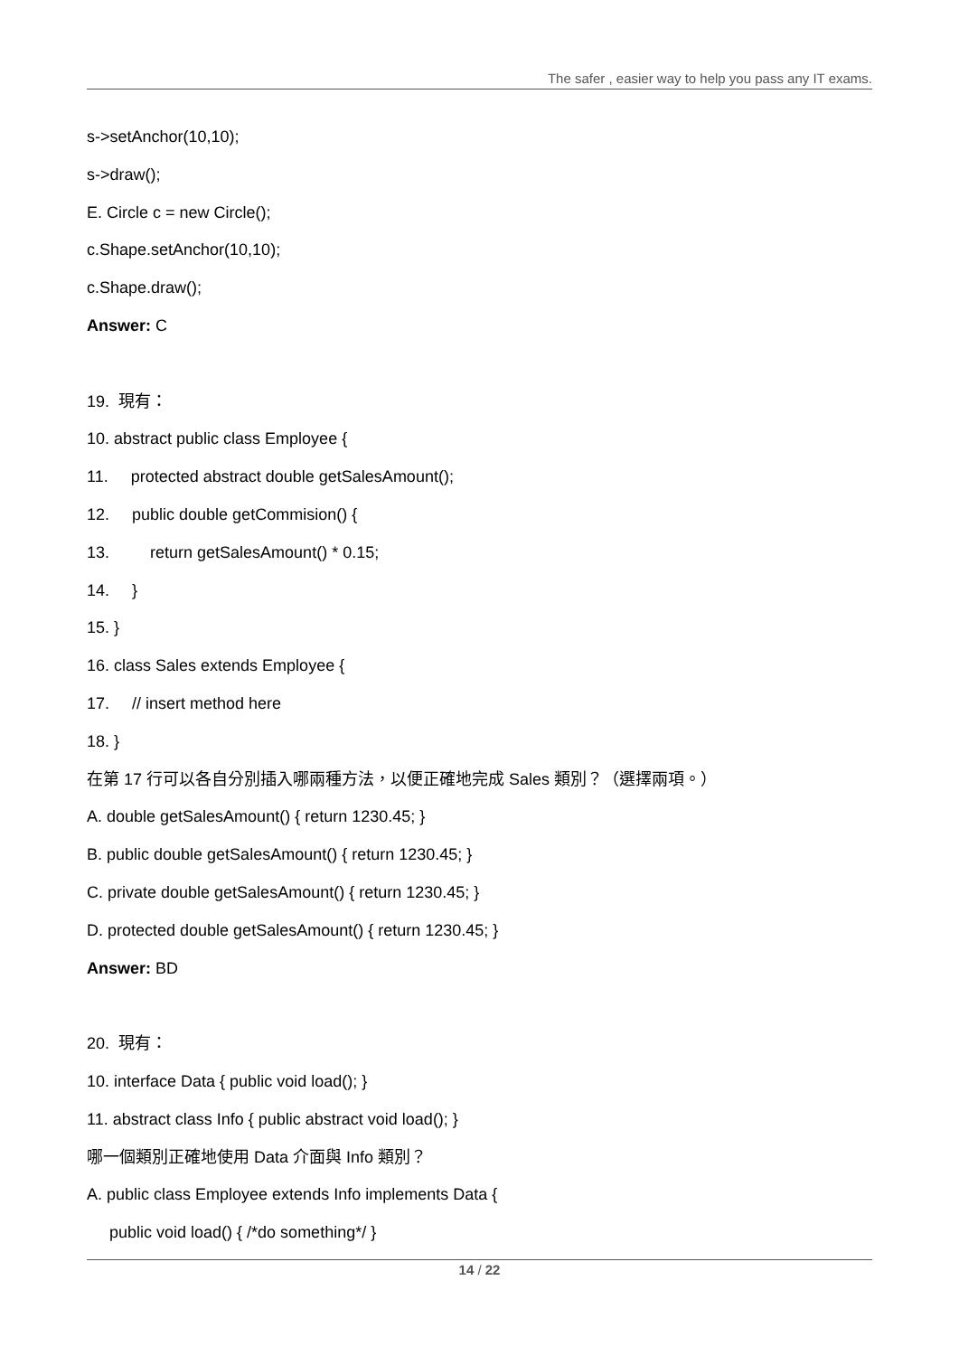The safer , easier way to help you pass any IT exams.
s->setAnchor(10,10);
s->draw();
E. Circle c = new Circle();
c.Shape.setAnchor(10,10);
c.Shape.draw();
Answer: C
19. 現有：
10. abstract public class Employee {
11. protected abstract double getSalesAmount();
12. public double getCommision() {
13. return getSalesAmount() * 0.15;
14. }
15. }
16. class Sales extends Employee {
17. // insert method here
18. }
在第 17 行可以各自分別插入哪兩種方法，以便正確地完成 Sales 類別？（選擇兩項。）
A. double getSalesAmount() { return 1230.45; }
B. public double getSalesAmount() { return 1230.45; }
C. private double getSalesAmount() { return 1230.45; }
D. protected double getSalesAmount() { return 1230.45; }
Answer: BD
20. 現有：
10. interface Data { public void load(); }
11. abstract class Info { public abstract void load(); }
哪一個類別正確地使用 Data 介面與 Info 類別？
A. public class Employee extends Info implements Data {
public void load() { /*do something*/ }
14 / 22